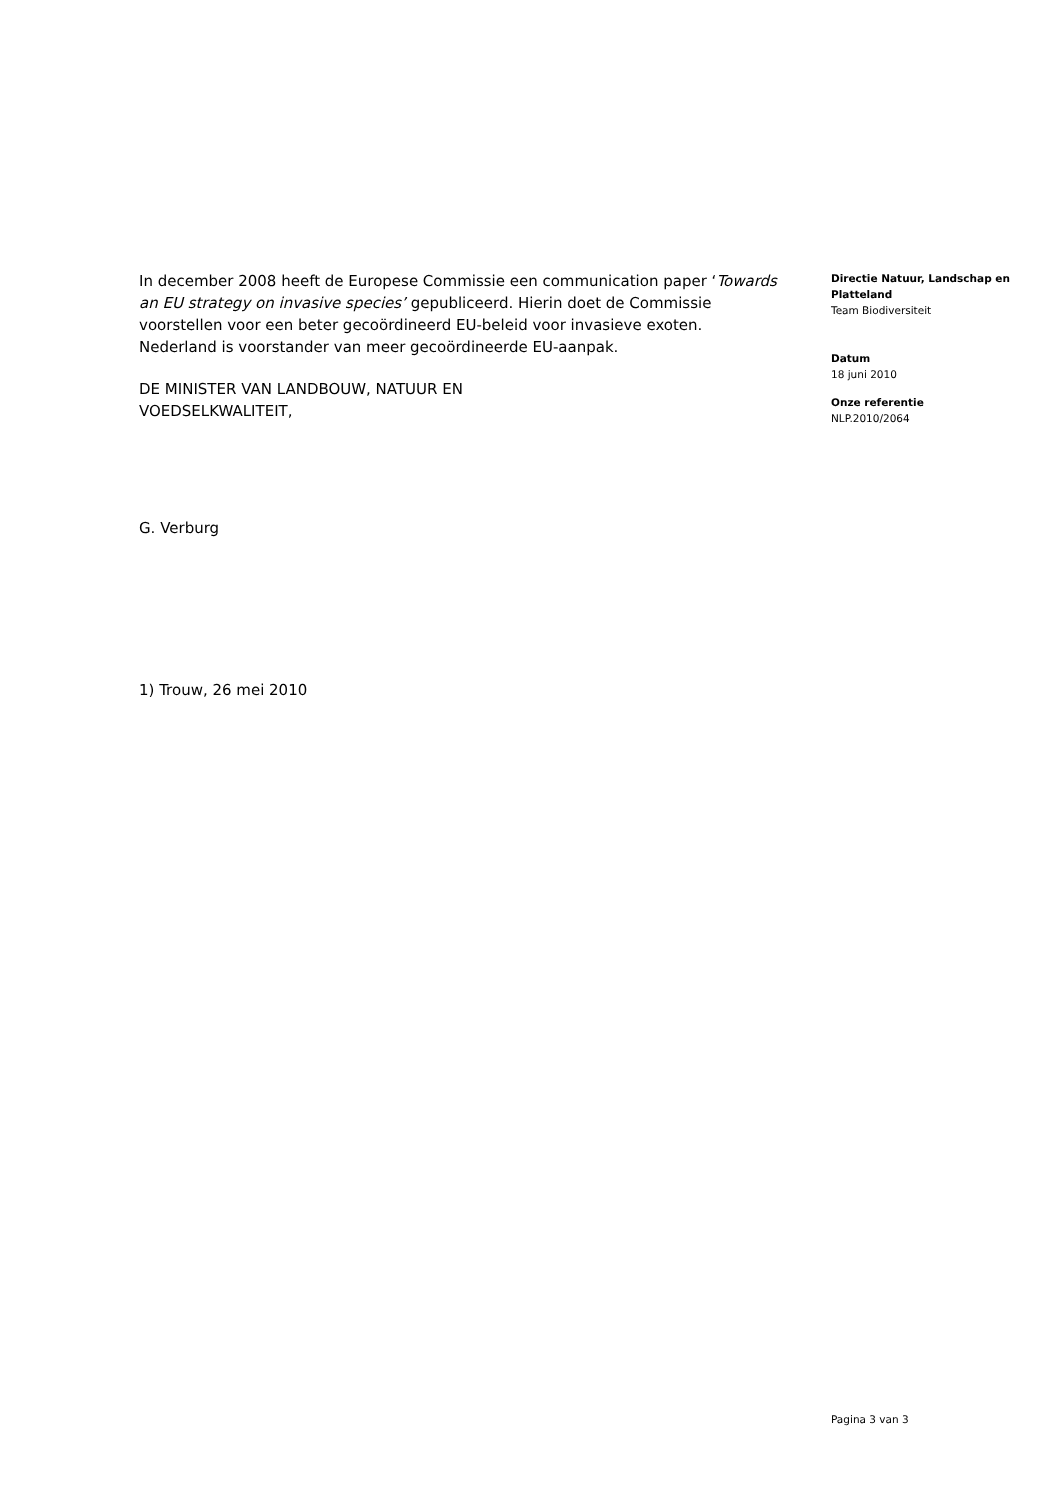In december 2008 heeft de Europese Commissie een communication paper ‘Towards an EU strategy on invasive species’ gepubliceerd. Hierin doet de Commissie voorstellen voor een beter gecoördineerd EU-beleid voor invasieve exoten. Nederland is voorstander van meer gecoördineerde EU-aanpak.
DE MINISTER VAN LANDBOUW, NATUUR EN
VOEDSELKWALITEIT,
G. Verburg
1) Trouw, 26 mei 2010
Directie Natuur, Landschap en Platteland
Team Biodiversiteit
Datum
18 juni 2010
Onze referentie
NLP.2010/2064
Pagina 3 van 3